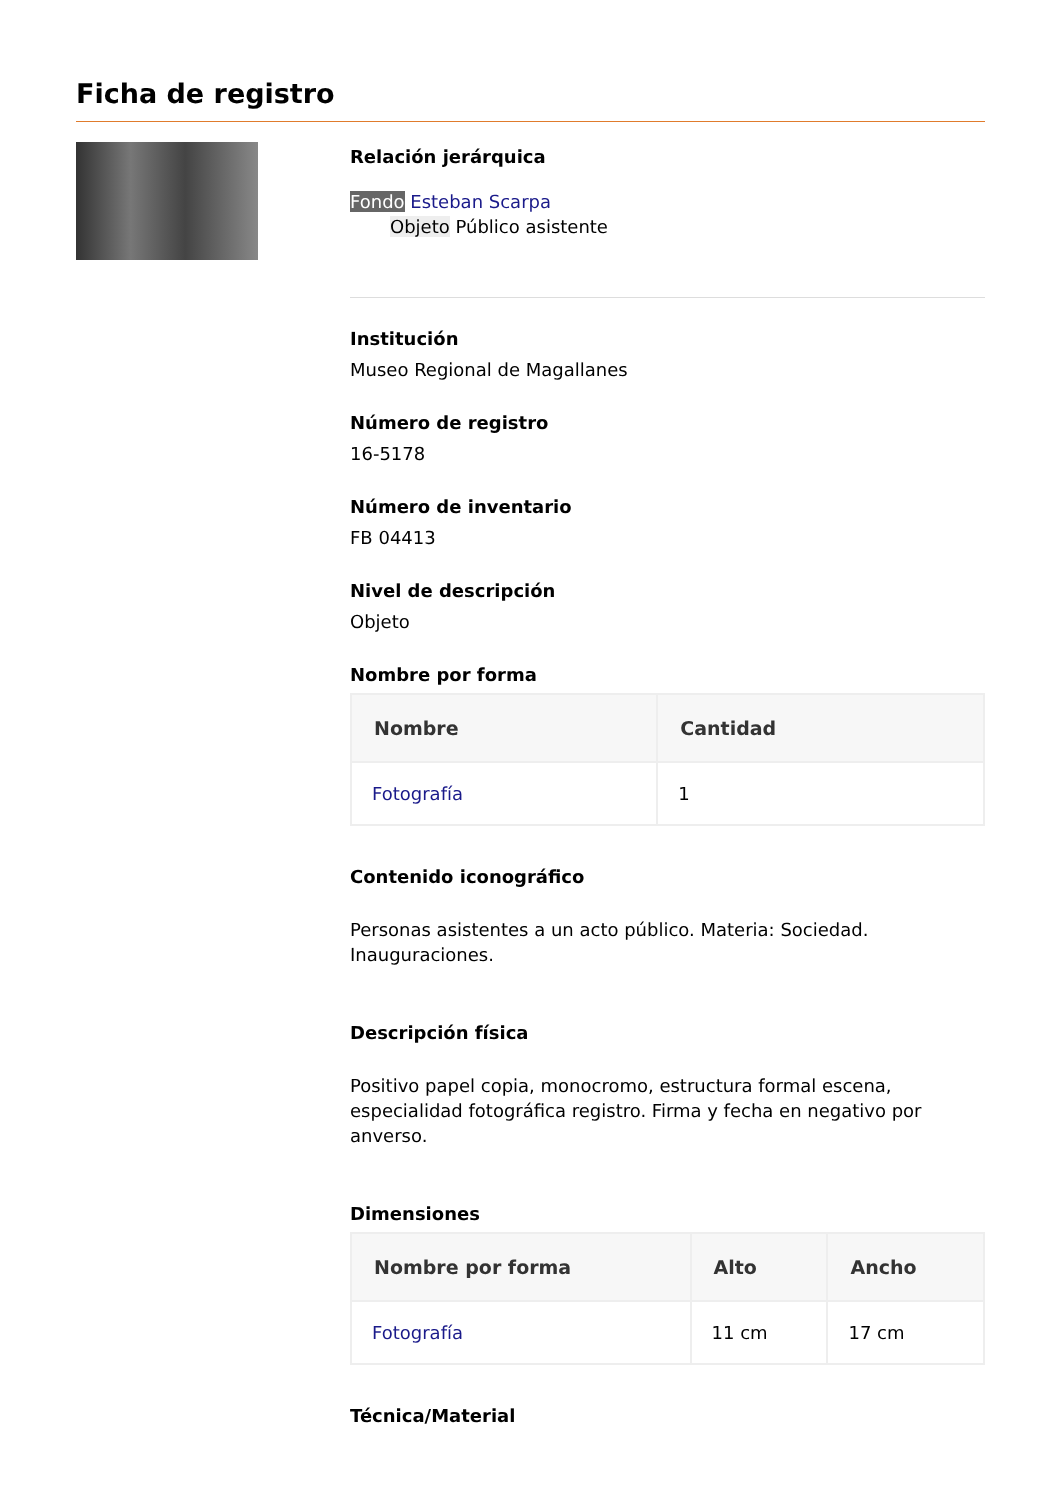Ficha de registro
Relación jerárquica
Fondo Esteban Scarpa
Objeto Público asistente
Institución
Museo Regional de Magallanes
Número de registro
16-5178
Número de inventario
FB 04413
Nivel de descripción
Objeto
Nombre por forma
| Nombre | Cantidad |
| --- | --- |
| Fotografía | 1 |
Contenido iconográfico
Personas asistentes a un acto público. Materia: Sociedad. Inauguraciones.
Descripción física
Positivo papel copia, monocromo, estructura formal escena, especialidad fotográfica registro. Firma y fecha en negativo por anverso.
Dimensiones
| Nombre por forma | Alto | Ancho |
| --- | --- | --- |
| Fotografía | 11 cm | 17 cm |
Técnica/Material